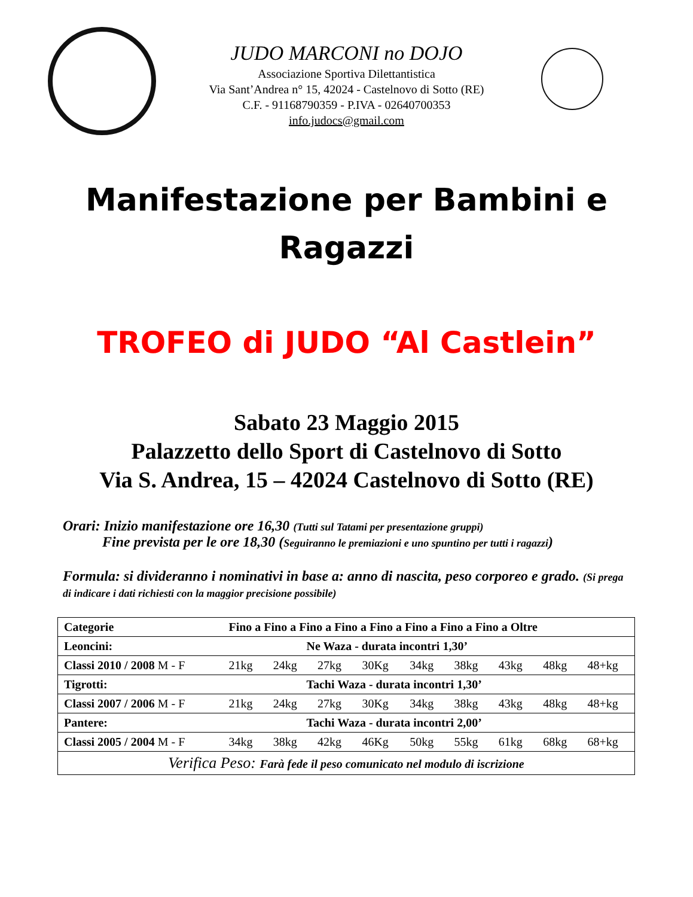JUDO MARCONI no DOJO
Associazione Sportiva Dilettantistica
Via Sant’Andrea n° 15, 42024 - Castelnovo di Sotto (RE)
C.F. - 91168790359 - P.IVA - 02640700353
info.judocs@gmail.com
Manifestazione per Bambini e
Ragazzi
TROFEO di JUDO “Al Castlein”
Sabato 23 Maggio 2015
Palazzetto dello Sport di Castelnovo di Sotto
Via S. Andrea, 15 – 42024 Castelnovo di Sotto (RE)
Orari: Inizio manifestazione ore 16,30 (Tutti sul Tatami per presentazione gruppi)
Fine prevista per le ore 18,30 (Seguiranno le premiazioni e uno spuntino per tutti i ragazzi)
Formula: si divideranno i nominativi in base a: anno di nascita, peso corporeo e grado. (Si prega di indicare i dati richiesti con la maggior precisione possibile)
| Categorie | Fino a Fino a Fino a Fino a Fino a Fino a Fino a Fino a Oltre | | | | | | | | |
| --- | --- | --- | --- | --- | --- | --- | --- | --- | --- |
| Leoncini: | Ne Waza - durata incontri 1,30’ | | | | | | | | |
| Classi 2010 / 2008 M - F | 21kg | 24kg | 27kg | 30Kg | 34kg | 38kg | 43kg | 48kg | 48+kg |
| Tigrotti: | Tachi Waza - durata incontri 1,30’ | | | | | | | | |
| Classi 2007 / 2006 M - F | 21kg | 24kg | 27kg | 30Kg | 34kg | 38kg | 43kg | 48kg | 48+kg |
| Pantere: | Tachi Waza - durata incontri 2,00’ | | | | | | | | |
| Classi 2005 / 2004 M - F | 34kg | 38kg | 42kg | 46Kg | 50kg | 55kg | 61kg | 68kg | 68+kg |
| Verifica Peso: Farà fede il peso comunicato nel modulo di iscrizione | | | | | | | | | |